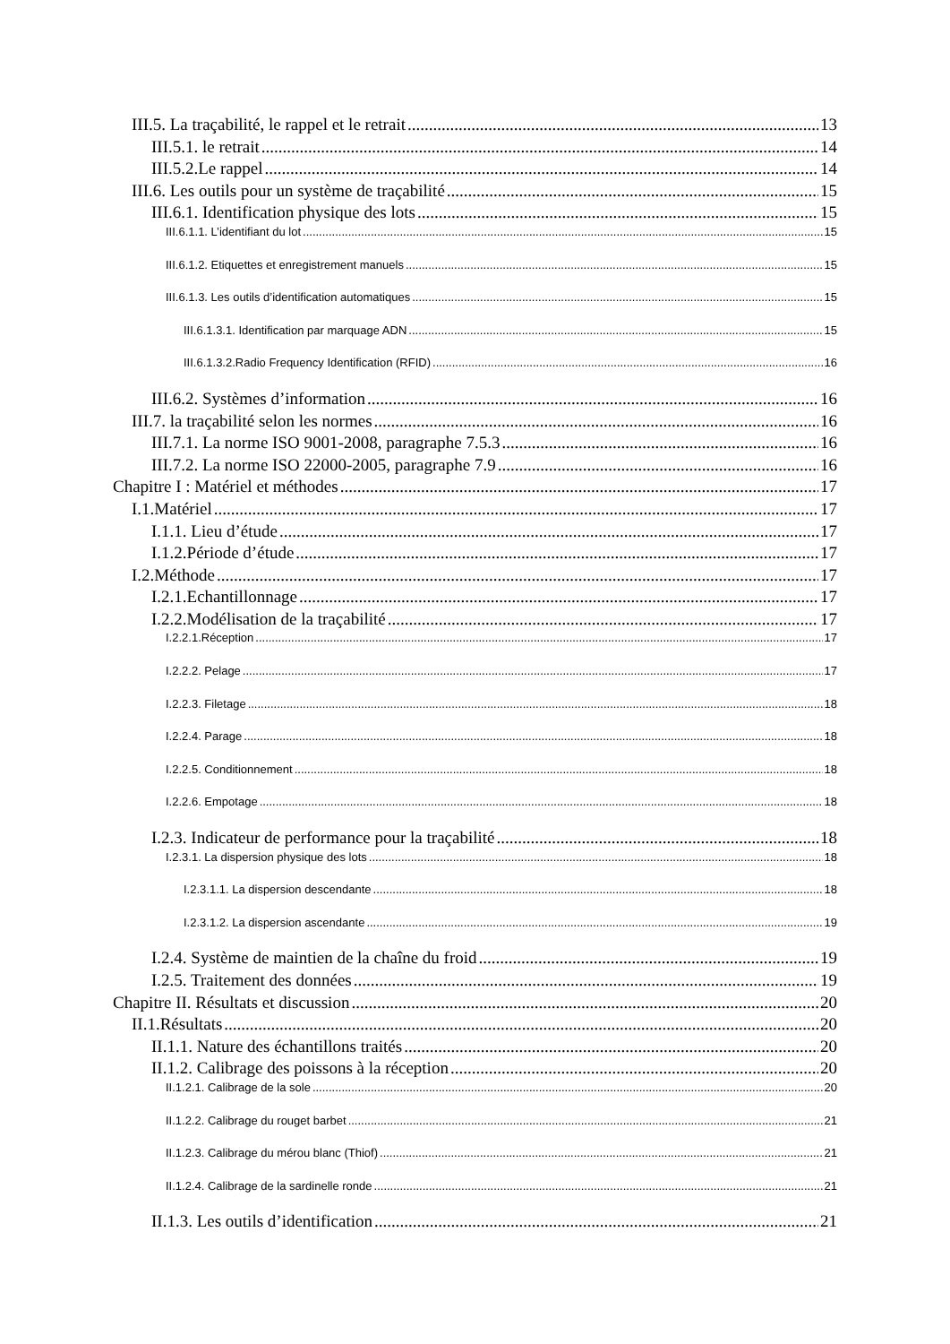III.5. La traçabilité, le rappel et le retrait 13
III.5.1. le retrait 14
III.5.2.Le rappel 14
III.6. Les outils pour un système de traçabilité 15
III.6.1. Identification physique des lots 15
III.6.1.1. L’identifiant du lot 15
III.6.1.2. Etiquettes et enregistrement manuels 15
III.6.1.3. Les outils d’identification automatiques 15
III.6.1.3.1. Identification par marquage ADN 15
III.6.1.3.2.Radio Frequency Identification (RFID) 16
III.6.2. Systèmes d’information 16
III.7. la traçabilité selon les normes 16
III.7.1. La norme ISO 9001-2008, paragraphe 7.5.3 16
III.7.2. La norme ISO 22000-2005, paragraphe 7.9 16
Chapitre I : Matériel et méthodes 17
I.1.Matériel 17
I.1.1. Lieu d’étude 17
I.1.2.Période d’étude 17
I.2.Méthode 17
I.2.1.Echantillonnage 17
I.2.2.Modélisation de la traçabilité 17
I.2.2.1.Réception 17
I.2.2.2. Pelage 17
I.2.2.3. Filetage 18
I.2.2.4. Parage 18
I.2.2.5. Conditionnement 18
I.2.2.6. Empotage 18
I.2.3. Indicateur de performance pour la traçabilité 18
I.2.3.1. La dispersion physique des lots 18
I.2.3.1.1. La dispersion descendante 18
I.2.3.1.2. La dispersion ascendante 19
I.2.4. Système de maintien de la chaîne du froid 19
I.2.5. Traitement des données 19
Chapitre II. Résultats et discussion 20
II.1.Résultats 20
II.1.1. Nature des échantillons traités 20
II.1.2. Calibrage des poissons à la réception 20
II.1.2.1. Calibrage de la sole 20
II.1.2.2. Calibrage du rouget barbet 21
II.1.2.3. Calibrage du mérou blanc (Thiof) 21
II.1.2.4. Calibrage de la sardinelle ronde 21
II.1.3. Les outils d’identification 21